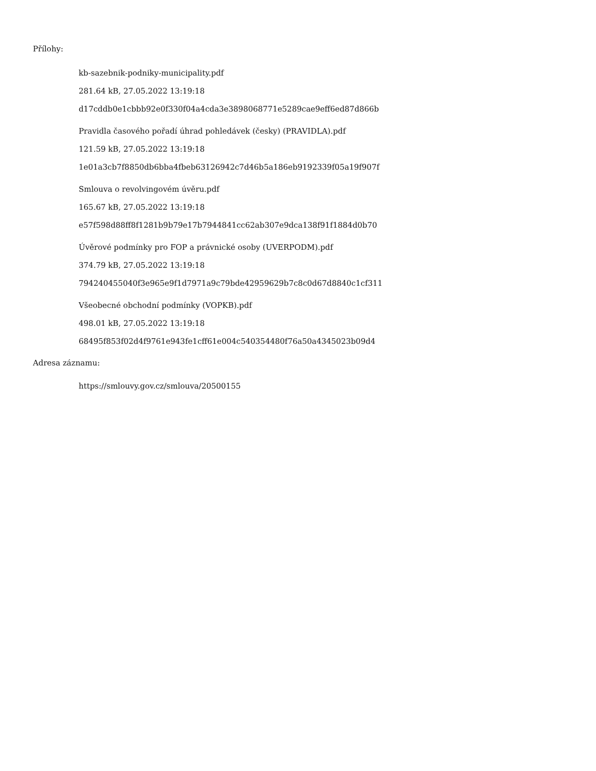Přílohy:
kb-sazebnik-podniky-municipality.pdf
281.64 kB, 27.05.2022 13:19:18
d17cddb0e1cbbb92e0f330f04a4cda3e3898068771e5289cae9eff6ed87d866b
Pravidla časového pořadí úhrad pohledávek (česky) (PRAVIDLA).pdf
121.59 kB, 27.05.2022 13:19:18
1e01a3cb7f8850db6bba4fbeb63126942c7d46b5a186eb9192339f05a19f907f
Smlouva o revolvingovém úvěru.pdf
165.67 kB, 27.05.2022 13:19:18
e57f598d88ff8f1281b9b79e17b7944841cc62ab307e9dca138f91f1884d0b70
Úvěrové podmínky pro FOP a právnické osoby (UVERPODM).pdf
374.79 kB, 27.05.2022 13:19:18
794240455040f3e965e9f1d7971a9c79bde42959629b7c8c0d67d8840c1cf311
Všeobecné obchodní podmínky (VOPKB).pdf
498.01 kB, 27.05.2022 13:19:18
68495f853f02d4f9761e943fe1cff61e004c540354480f76a50a4345023b09d4
Adresa záznamu:
https://smlouvy.gov.cz/smlouva/20500155